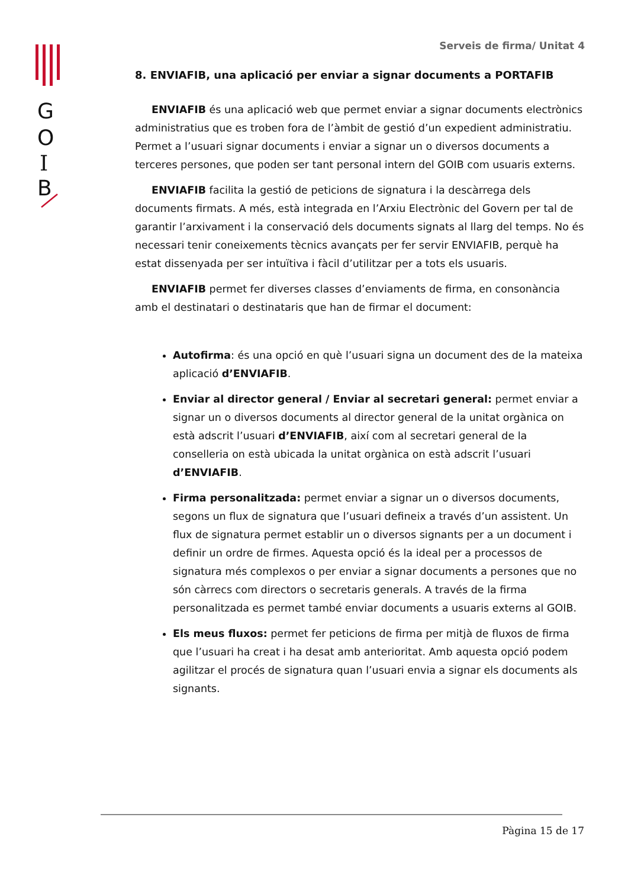G
O
I
B
Serveis de firma/ Unitat 4
8. ENVIAFIB, una aplicació per enviar a signar documents a PORTAFIB
ENVIAFIB és una aplicació web que permet enviar a signar documents electrònics administratius que es troben fora de l’àmbit de gestió d’un expedient administratiu. Permet a l’usuari signar documents i enviar a signar un o diversos documents a terceres persones, que poden ser tant personal intern del GOIB com usuaris externs.
ENVIAFIB facilita la gestió de peticions de signatura i la descàrrega dels documents firmats. A més, està integrada en l’Arxiu Electrònic del Govern per tal de garantir l’arxivament i la conservació dels documents signats al llarg del temps. No és necessari tenir coneixements tècnics avançats per fer servir ENVIAFIB, perquè ha estat dissenyada per ser intuïtiva i fàcil d’utilitzar per a tots els usuaris.
ENVIAFIB permet fer diverses classes d’enviaments de firma, en consonància amb el destinatari o destinataris que han de firmar el document:
Autofirma: és una opció en què l’usuari signa un document des de la mateixa aplicació d’ENVIAFIB.
Enviar al director general / Enviar al secretari general: permet enviar a signar un o diversos documents al director general de la unitat orgànica on està adscrit l’usuari d’ENVIAFIB, així com al secretari general de la conselleria on està ubicada la unitat orgànica on està adscrit l’usuari d’ENVIAFIB.
Firma personalitzada: permet enviar a signar un o diversos documents, segons un flux de signatura que l’usuari defineix a través d’un assistent. Un flux de signatura permet establir un o diversos signants per a un document i definir un ordre de firmes. Aquesta opció és la ideal per a processos de signatura més complexos o per enviar a signar documents a persones que no són càrrecs com directors o secretaris generals. A través de la firma personalitzada es permet també enviar documents a usuaris externs al GOIB.
Els meus fluxos: permet fer peticions de firma per mitjà de fluxos de firma que l’usuari ha creat i ha desat amb anterioritat. Amb aquesta opció podem agilitzar el procés de signatura quan l’usuari envia a signar els documents als signants.
Pàgina 15 de 17